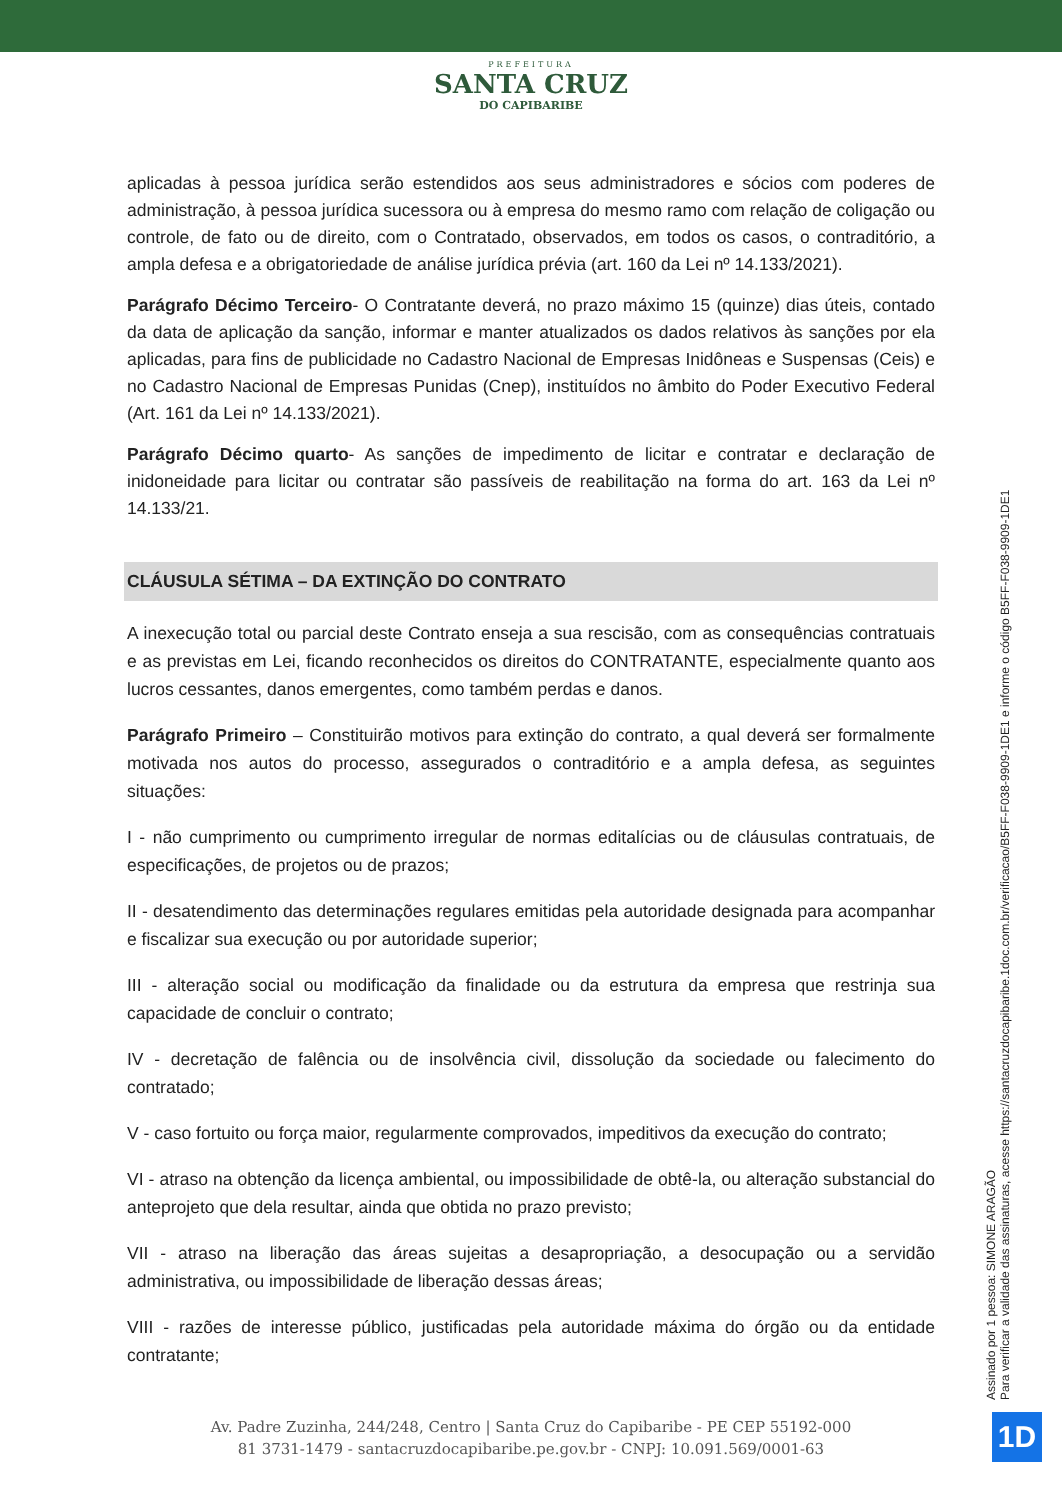PREFEITURA
SANTA CRUZ
DO CAPIBARIBE
aplicadas à pessoa jurídica serão estendidos aos seus administradores e sócios com poderes de administração, à pessoa jurídica sucessora ou à empresa do mesmo ramo com relação de coligação ou controle, de fato ou de direito, com o Contratado, observados, em todos os casos, o contraditório, a ampla defesa e a obrigatoriedade de análise jurídica prévia (art. 160 da Lei nº 14.133/2021).
Parágrafo Décimo Terceiro- O Contratante deverá, no prazo máximo 15 (quinze) dias úteis, contado da data de aplicação da sanção, informar e manter atualizados os dados relativos às sanções por ela aplicadas, para fins de publicidade no Cadastro Nacional de Empresas Inidôneas e Suspensas (Ceis) e no Cadastro Nacional de Empresas Punidas (Cnep), instituídos no âmbito do Poder Executivo Federal (Art. 161 da Lei nº 14.133/2021).
Parágrafo Décimo quarto- As sanções de impedimento de licitar e contratar e declaração de inidoneidade para licitar ou contratar são passíveis de reabilitação na forma do art. 163 da Lei nº 14.133/21.
CLÁUSULA SÉTIMA – DA EXTINÇÃO DO CONTRATO
A inexecução total ou parcial deste Contrato enseja a sua rescisão, com as consequências contratuais e as previstas em Lei, ficando reconhecidos os direitos do CONTRATANTE, especialmente quanto aos lucros cessantes, danos emergentes, como também perdas e danos.
Parágrafo Primeiro – Constituirão motivos para extinção do contrato, a qual deverá ser formalmente motivada nos autos do processo, assegurados o contraditório e a ampla defesa, as seguintes situações:
I - não cumprimento ou cumprimento irregular de normas editalícias ou de cláusulas contratuais, de especificações, de projetos ou de prazos;
II - desatendimento das determinações regulares emitidas pela autoridade designada para acompanhar e fiscalizar sua execução ou por autoridade superior;
III - alteração social ou modificação da finalidade ou da estrutura da empresa que restrinja sua capacidade de concluir o contrato;
IV - decretação de falência ou de insolvência civil, dissolução da sociedade ou falecimento do contratado;
V - caso fortuito ou força maior, regularmente comprovados, impeditivos da execução do contrato;
VI - atraso na obtenção da licença ambiental, ou impossibilidade de obtê-la, ou alteração substancial do anteprojeto que dela resultar, ainda que obtida no prazo previsto;
VII - atraso na liberação das áreas sujeitas a desapropriação, a desocupação ou a servidão administrativa, ou impossibilidade de liberação dessas áreas;
VIII - razões de interesse público, justificadas pela autoridade máxima do órgão ou da entidade contratante;
Assinado por 1 pessoa: SIMONE ARAGÃO
Para verificar a validade das assinaturas, acesse https://santacruzdocapibaribe.1doc.com.br/verificacao/B5FF-F038-9909-1DE1 e informe o código B5FF-F038-9909-1DE1
Av. Padre Zuzinha, 244/248, Centro | Santa Cruz do Capibaribe - PE CEP 55192-000
81 3731-1479 - santacruzdocapibaribe.pe.gov.br - CNPJ: 10.091.569/0001-63
1D